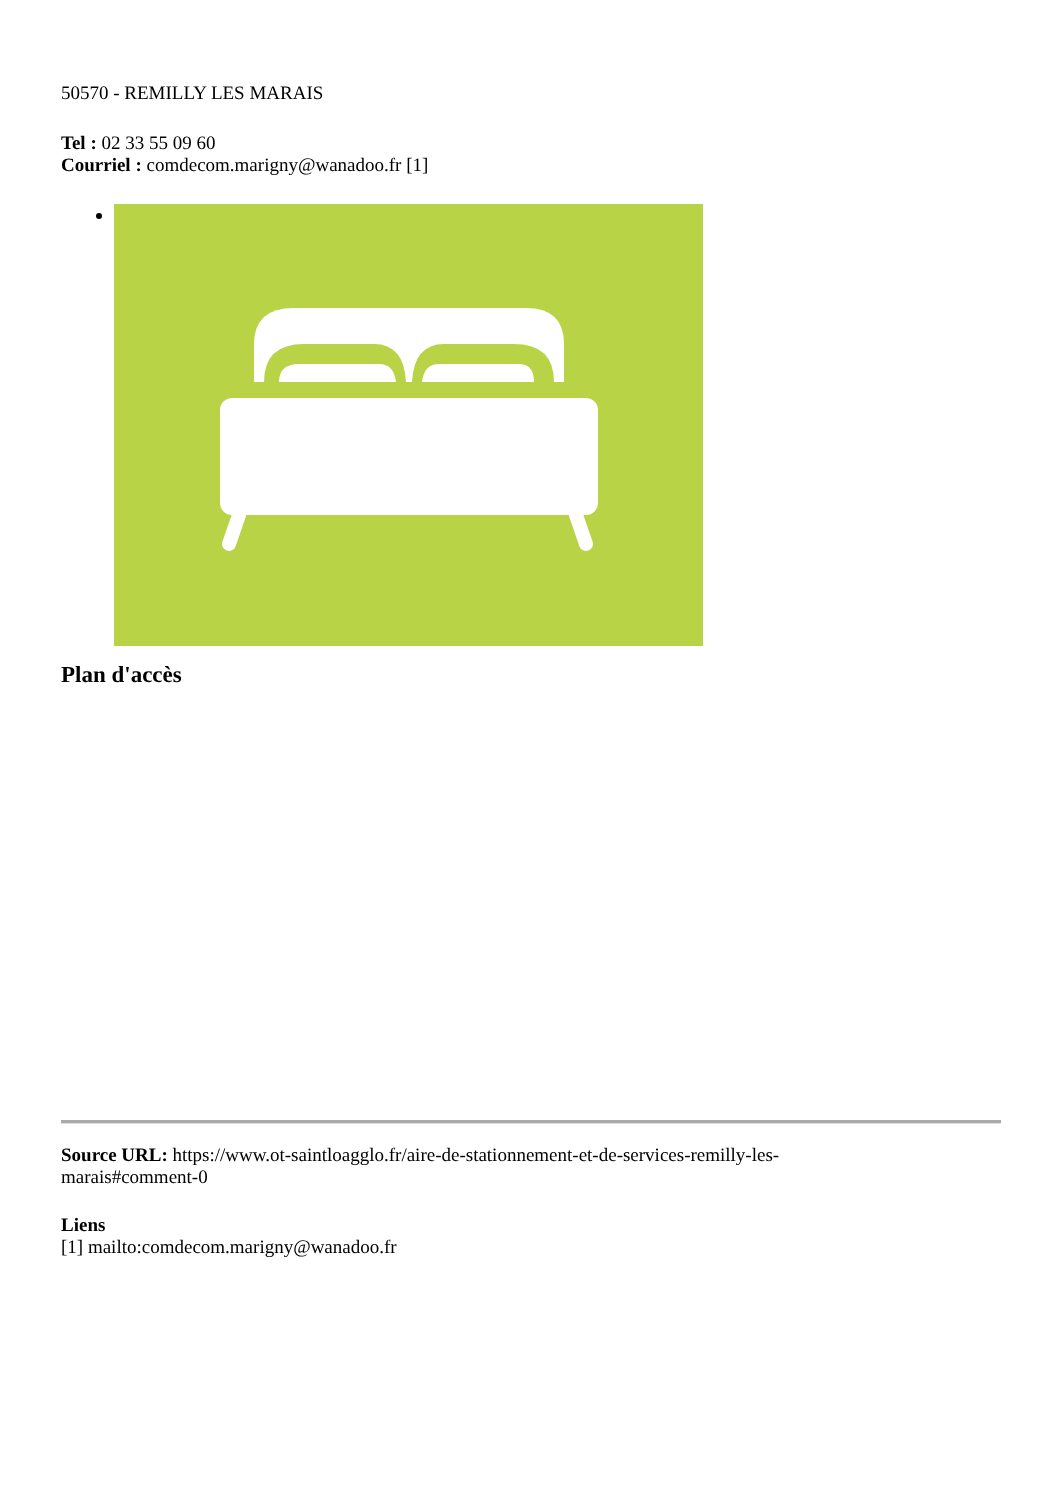50570 - REMILLY LES MARAIS
Tel : 02 33 55 09 60
Courriel : comdecom.marigny@wanadoo.fr [1]
Plan d'accès
Source URL: https://www.ot-saintloagglo.fr/aire-de-stationnement-et-de-services-remilly-les-
marais#comment-0
Liens
[1] mailto:comdecom.marigny@wanadoo.fr